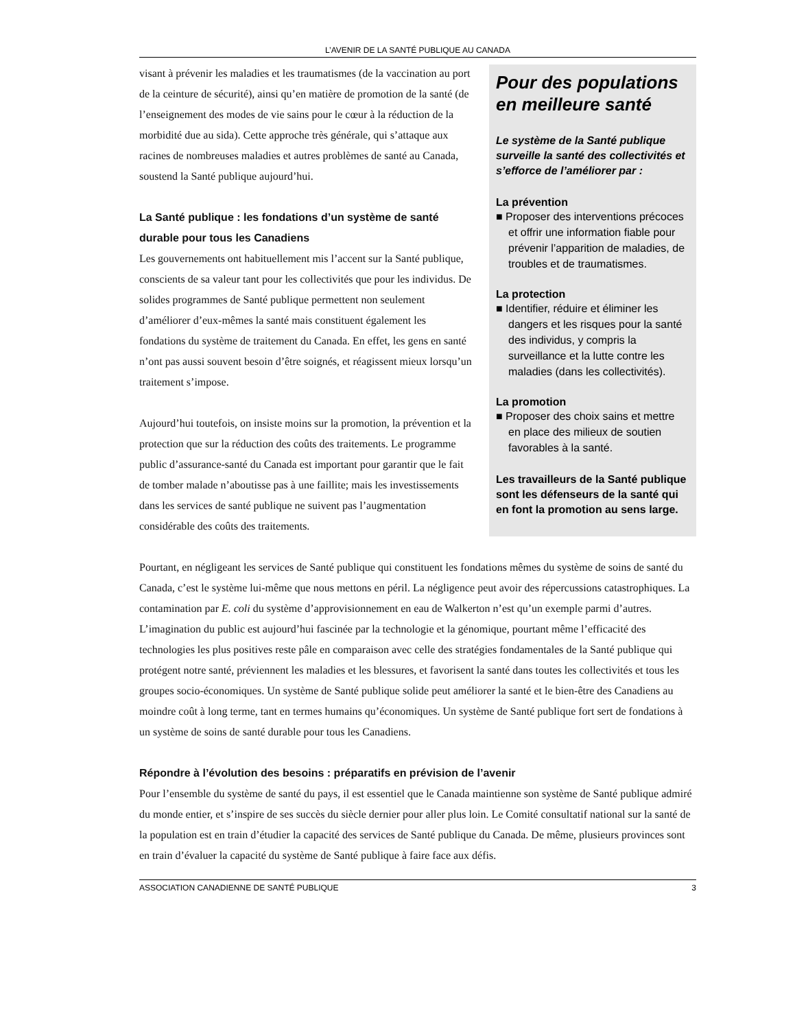L’AVENIR DE LA SANTÉ PUBLIQUE AU CANADA
visant à prévenir les maladies et les traumatismes (de la vaccination au port de la ceinture de sécurité), ainsi qu’en matière de promotion de la santé (de l’enseignement des modes de vie sains pour le cœur à la réduction de la morbidité due au sida). Cette approche très générale, qui s’attaque aux racines de nombreuses maladies et autres problèmes de santé au Canada, soustend la Santé publique aujourd’hui.
La Santé publique : les fondations d’un système de santé durable pour tous les Canadiens
Les gouvernements ont habituellement mis l’accent sur la Santé publique, conscients de sa valeur tant pour les collectivités que pour les individus. De solides programmes de Santé publique permettent non seulement d’améliorer d’eux-mêmes la santé mais constituent également les fondations du système de traitement du Canada. En effet, les gens en santé n’ont pas aussi souvent besoin d’être soignés, et réagissent mieux lorsqu’un traitement s’impose.
Aujourd’hui toutefois, on insiste moins sur la promotion, la prévention et la protection que sur la réduction des coûts des traitements. Le programme public d’assurance-santé du Canada est important pour garantir que le fait de tomber malade n’aboutisse pas à une faillite; mais les investissements dans les services de santé publique ne suivent pas l’augmentation considérable des coûts des traitements.
Pour des populations en meilleure santé
Le système de la Santé publique surveille la santé des collectivités et s’efforce de l’améliorer par :
La prévention
■ Proposer des interventions précoces et offrir une information fiable pour prévenir l’apparition de maladies, de troubles et de traumatismes.
La protection
■ Identifier, réduire et éliminer les dangers et les risques pour la santé des individus, y compris la surveillance et la lutte contre les maladies (dans les collectivités).
La promotion
■ Proposer des choix sains et mettre en place des milieux de soutien favorables à la santé.
Les travailleurs de la Santé publique sont les défenseurs de la santé qui en font la promotion au sens large.
Pourtant, en négligeant les services de Santé publique qui constituent les fondations mêmes du système de soins de santé du Canada, c’est le système lui-même que nous mettons en péril. La négligence peut avoir des répercussions catastrophiques. La contamination par E. coli du système d’approvisionnement en eau de Walkerton n’est qu’un exemple parmi d’autres. L’imagination du public est aujourd’hui fascinée par la technologie et la génomique, pourtant même l’efficacité des technologies les plus positives reste pâle en comparaison avec celle des stratégies fondamentales de la Santé publique qui protégent notre santé, préviennent les maladies et les blessures, et favorisent la santé dans toutes les collectivités et tous les groupes socio-économiques. Un système de Santé publique solide peut améliorer la santé et le bien-être des Canadiens au moindre coût à long terme, tant en termes humains qu’économiques. Un système de Santé publique fort sert de fondations à un système de soins de santé durable pour tous les Canadiens.
Répondre à l’évolution des besoins : préparatifs en prévision de l’avenir
Pour l’ensemble du système de santé du pays, il est essentiel que le Canada maintienne son système de Santé publique admiré du monde entier, et s’inspire de ses succès du siècle dernier pour aller plus loin. Le Comité consultatif national sur la santé de la population est en train d’étudier la capacité des services de Santé publique du Canada. De même, plusieurs provinces sont en train d’évaluer la capacité du système de Santé publique à faire face aux défis.
ASSOCIATION CANADIENNE DE SANTÉ PUBLIQUE 3